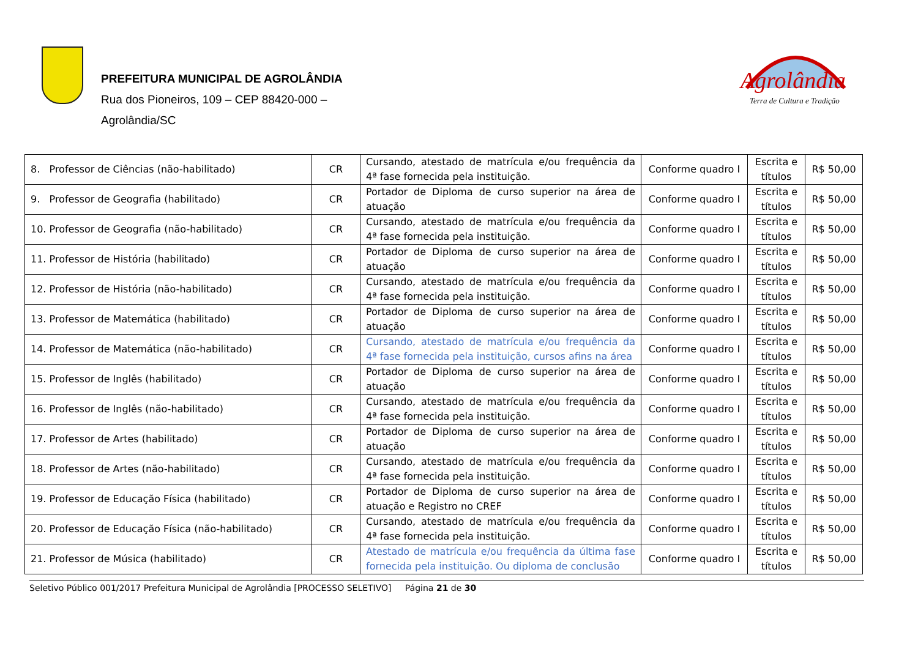PREFEITURA MUNICIPAL DE AGROLÂNDIA
Rua dos Pioneiros, 109 – CEP 88420-000 –
Agrolândia/SC
Agrolândia
Terra de Cultura e Tradição
| 8. Professor de Ciências (não-habilitado) | CR | Cursando, atestado de matrícula e/ou frequência da 4ª fase fornecida pela instituição. | Conforme quadro I | Escrita e títulos | R$ 50,00 |
| 9. Professor de Geografia (habilitado) | CR | Portador de Diploma de curso superior na área de atuação | Conforme quadro I | Escrita e títulos | R$ 50,00 |
| 10. Professor de Geografia (não-habilitado) | CR | Cursando, atestado de matrícula e/ou frequência da 4ª fase fornecida pela instituição. | Conforme quadro I | Escrita e títulos | R$ 50,00 |
| 11. Professor de História (habilitado) | CR | Portador de Diploma de curso superior na área de atuação | Conforme quadro I | Escrita e títulos | R$ 50,00 |
| 12. Professor de História (não-habilitado) | CR | Cursando, atestado de matrícula e/ou frequência da 4ª fase fornecida pela instituição. | Conforme quadro I | Escrita e títulos | R$ 50,00 |
| 13. Professor de Matemática (habilitado) | CR | Portador de Diploma de curso superior na área de atuação | Conforme quadro I | Escrita e títulos | R$ 50,00 |
| 14. Professor de Matemática (não-habilitado) | CR | Cursando, atestado de matrícula e/ou frequência da 4ª fase fornecida pela instituição, cursos afins na área | Conforme quadro I | Escrita e títulos | R$ 50,00 |
| 15. Professor de Inglês (habilitado) | CR | Portador de Diploma de curso superior na área de atuação | Conforme quadro I | Escrita e títulos | R$ 50,00 |
| 16. Professor de Inglês (não-habilitado) | CR | Cursando, atestado de matrícula e/ou frequência da 4ª fase fornecida pela instituição. | Conforme quadro I | Escrita e títulos | R$ 50,00 |
| 17. Professor de Artes (habilitado) | CR | Portador de Diploma de curso superior na área de atuação | Conforme quadro I | Escrita e títulos | R$ 50,00 |
| 18. Professor de Artes (não-habilitado) | CR | Cursando, atestado de matrícula e/ou frequência da 4ª fase fornecida pela instituição. | Conforme quadro I | Escrita e títulos | R$ 50,00 |
| 19. Professor de Educação Física (habilitado) | CR | Portador de Diploma de curso superior na área de atuação e Registro no CREF | Conforme quadro I | Escrita e títulos | R$ 50,00 |
| 20. Professor de Educação Física (não-habilitado) | CR | Cursando, atestado de matrícula e/ou frequência da 4ª fase fornecida pela instituição. | Conforme quadro I | Escrita e títulos | R$ 50,00 |
| 21. Professor de Música (habilitado) | CR | Atestado de matrícula e/ou frequência da última fase fornecida pela instituição. Ou diploma de conclusão | Conforme quadro I | Escrita e títulos | R$ 50,00 |
Seletivo Público 001/2017 Prefeitura Municipal de Agrolândia [PROCESSO SELETIVO] Página 21 de 30